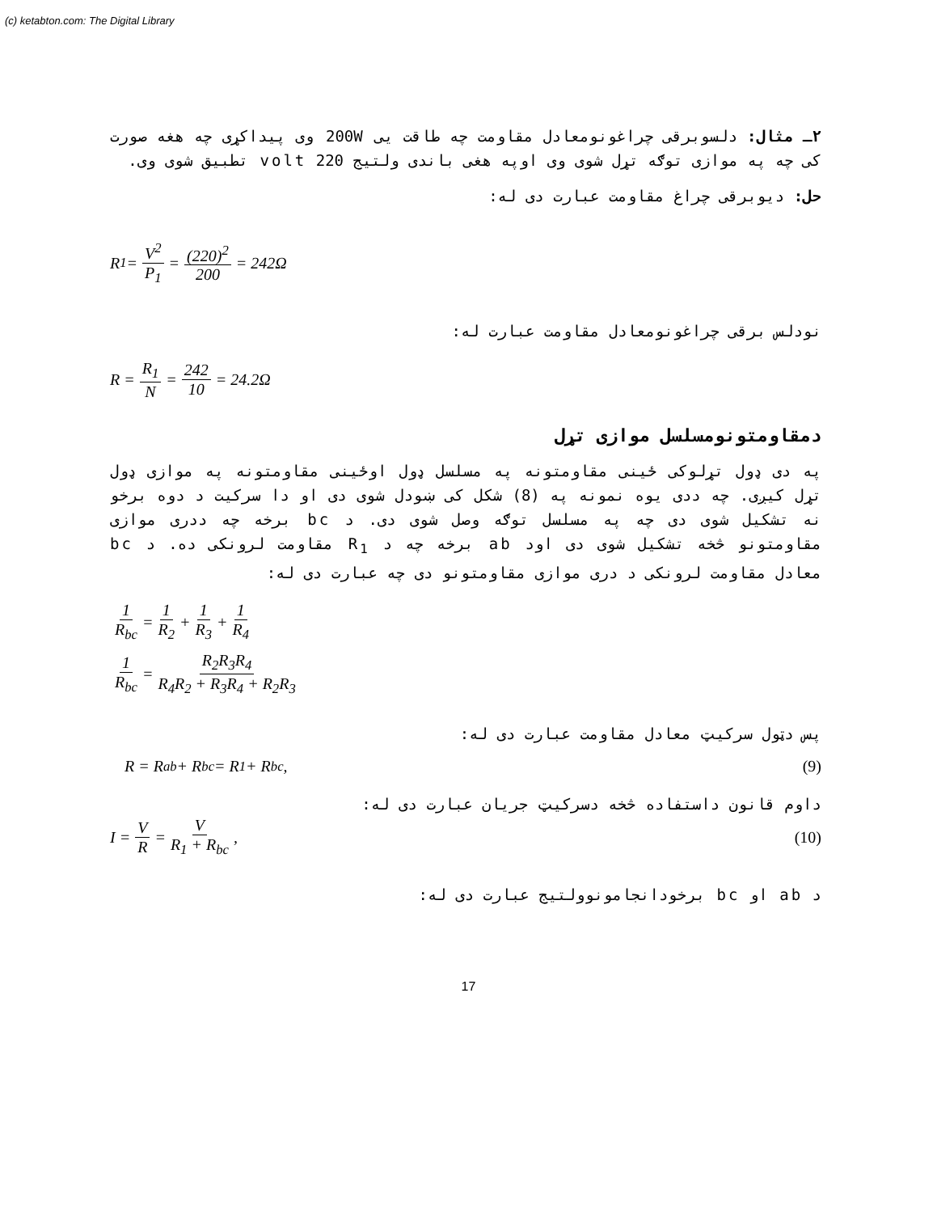(c) ketabton.com: The Digital Library
۲ـ مثال: دلسوبرقی چراغونومعادل مقاومت چه طاقت یی 200W وی پیداکړی چه هغه صورت کی چه په موازی توګه تړل شوی وی اوپه هغی باندی ولتیج 220 volt تطبیق شوی وی.
حل: دیوبرقی چراغ مقاومت عبارت دی له:
R<sub>1</sub> = V<sup>2</sup> P<sub>1</sub> = (220)<sup>2</sup> 200 = 242Ω
نودلس برقی چراغونومعادل مقاومت عبارت له:
R = R<sub>1</sub> N = 242 10 = 24.2Ω
دمقاومتونومسلسل موازی تړل
په دی ډول تړلوکی ځینی مقاومتونه په مسلسل ډول اوځینی مقاومتونه په موازی ډول تړل کیږی. چه ددی یوه نمونه په (8) شکل کی ښودل شوی دی او دا سرکیت د دوه برخو نه تشکیل شوی دی چه په مسلسل توګه وصل شوی دی. د bc برخه چه ددری موازی مقاومتونو څخه تشکیل شوی دی اود ab برخه چه د R<sub>1</sub> مقاومت لرونکی ده. د bc معادل مقاومت لرونکی د دری موازی مقاومتونو دی چه عبارت دی له:
1 R<sub>bc</sub> = 1 R<sub>2</sub> + 1 R<sub>3</sub> + 1 R<sub>4</sub>
1 R<sub>bc</sub> = R<sub>2</sub>R<sub>3</sub>R<sub>4</sub> R<sub>4</sub>R<sub>2</sub> + R<sub>3</sub>R<sub>4</sub> + R<sub>2</sub>R<sub>3</sub>
پس دټول سرکیټ معادل مقاومت عبارت دی له:
R = R<sub>ab</sub> + R<sub>bc</sub> = R<sub>1</sub> + R<sub>bc</sub> , (9)
داوم قانون داستفاده څخه دسرکیټ جریان عبارت دی له:
I = V R = V R<sub>1</sub> + R<sub>bc</sub>, (10)
د ab او bc برخودانجامونوولتیج عبارت دی له:
17